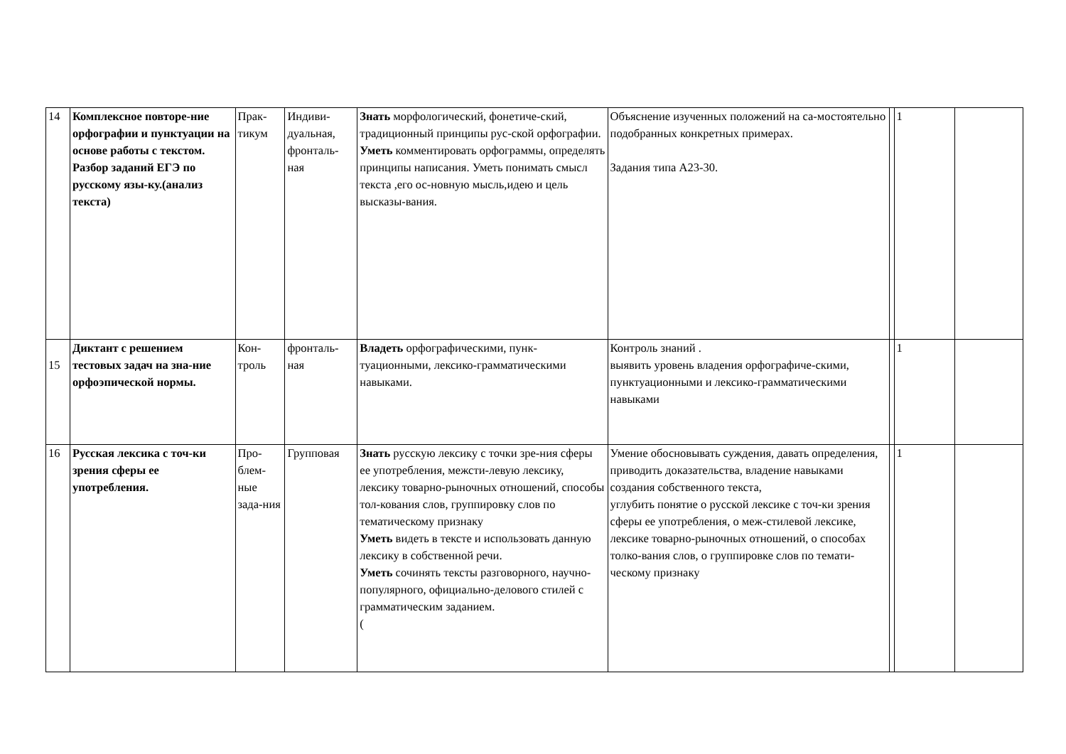| 14 | Комплексное повторе-ние орфографии и пунктуации на основе работы с текстом. Разбор заданий ЕГЭ по русскому язы-ку.(анализ текста) | Прак-тикум | Индиви-дуальная, фронталь-ная | Знать морфологический, фонетиче-ский, традиционный принципы рус-ской орфографии. Уметь комментировать орфограммы, определять принципы написания. Уметь понимать смысл текста ,его ос-новную мысль,идею и цель высказы-вания. | Объяснение изученных положений на са-мостоятельно подобранных конкретных примерах. Задания типа А23-30. | | 1 | |
| 15 | Диктант с решением тестовых задач на зна-ние орфоэпической нормы. | Кон-троль | фронталь-ная | Владеть орфографическими, пунк-туационными, лексико-грамматическими навыками. | Контроль знаний . выявить уровень владения орфографиче-скими, пунктуационными и лексико-грамматическими навыками | | 1 | |
| 16 | Русская лексика с точ-ки зрения сферы ее употребления. | Про-блем-ные зада-ния | Групповая | Знать русскую лексику с точки зре-ния сферы ее употребления, межсти-левую лексику, лексику товарно-рыночных отношений, способы тол-кования слов, группировку слов по тематическому признаку Уметь видеть в тексте и использовать данную лексику в собственной речи. Уметь сочинять тексты разговорного, научно-популярного, официально-делового стилей с грамматическим заданием. ( | Умение обосновывать суждения, давать определения, приводить доказательства, владение навыками создания собственного текста, углубить понятие о русской лексике с точ-ки зрения сферы ее употребления, о меж-стилевой лексике, лексике товарно-рыночных отношений, о способах толко-вания слов, о группировке слов по темати-ческому признаку | | 1 | |